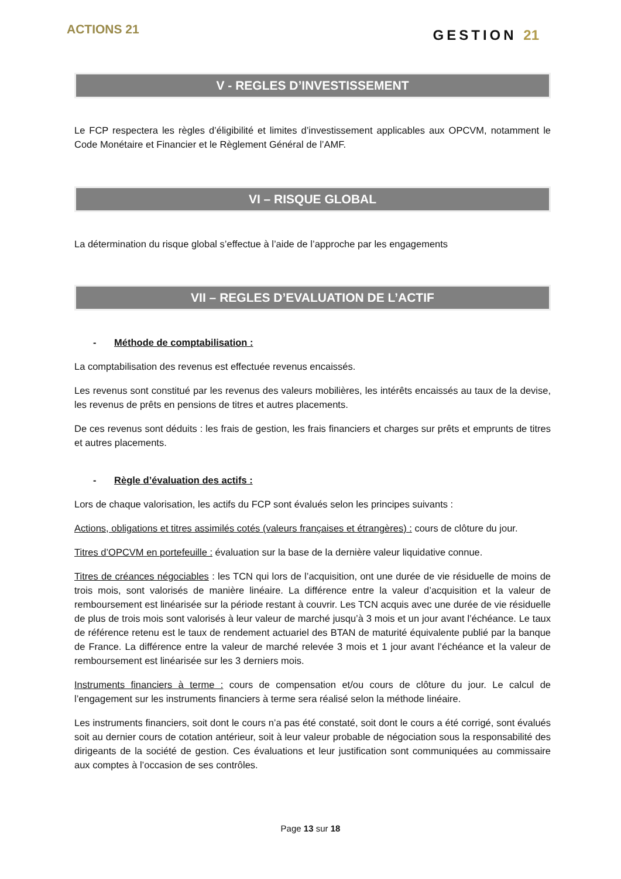ACTIONS 21
GESTION 21
V - REGLES D’INVESTISSEMENT
Le FCP respectera les règles d’éligibilité et limites d’investissement applicables aux OPCVM, notamment le Code Monétaire et Financier et le Règlement Général de l’AMF.
VI – RISQUE GLOBAL
La détermination du risque global s’effectue à l’aide de l’approche par les engagements
VII – REGLES D’EVALUATION DE L’ACTIF
- Méthode de comptabilisation :
La comptabilisation des revenus est effectuée revenus encaissés.
Les revenus sont constitué par les revenus des valeurs mobilières, les intérêts encaissés au taux de la devise, les revenus de prêts en pensions de titres et autres placements.
De ces revenus sont déduits : les frais de gestion, les frais financiers et charges sur prêts et emprunts de titres et autres placements.
- Règle d’évaluation des actifs :
Lors de chaque valorisation, les actifs du FCP sont évalués selon les principes suivants :
Actions, obligations et titres assimilés cotés (valeurs françaises et étrangères) : cours de clôture du jour.
Titres d’OPCVM en portefeuille : évaluation sur la base de la dernière valeur liquidative connue.
Titres de créances négociables : les TCN qui lors de l’acquisition, ont une durée de vie résiduelle de moins de trois mois, sont valorisés de manière linéaire. La différence entre la valeur d’acquisition et la valeur de remboursement est linéarisée sur la période restant à couvrir. Les TCN acquis avec une durée de vie résiduelle de plus de trois mois sont valorisés à leur valeur de marché jusqu’à 3 mois et un jour avant l’échéance. Le taux de référence retenu est le taux de rendement actuariel des BTAN de maturité équivalente publié par la banque de France. La différence entre la valeur de marché relevée 3 mois et 1 jour avant l’échéance et la valeur de remboursement est linéarisée sur les 3 derniers mois.
Instruments financiers à terme : cours de compensation et/ou cours de clôture du jour. Le calcul de l’engagement sur les instruments financiers à terme sera réalisé selon la méthode linéaire.
Les instruments financiers, soit dont le cours n’a pas été constaté, soit dont le cours a été corrigé, sont évalués soit au dernier cours de cotation antérieur, soit à leur valeur probable de négociation sous la responsabilité des dirigeants de la société de gestion. Ces évaluations et leur justification sont communiquées au commissaire aux comptes à l’occasion de ses contrôles.
Page 13 sur 18